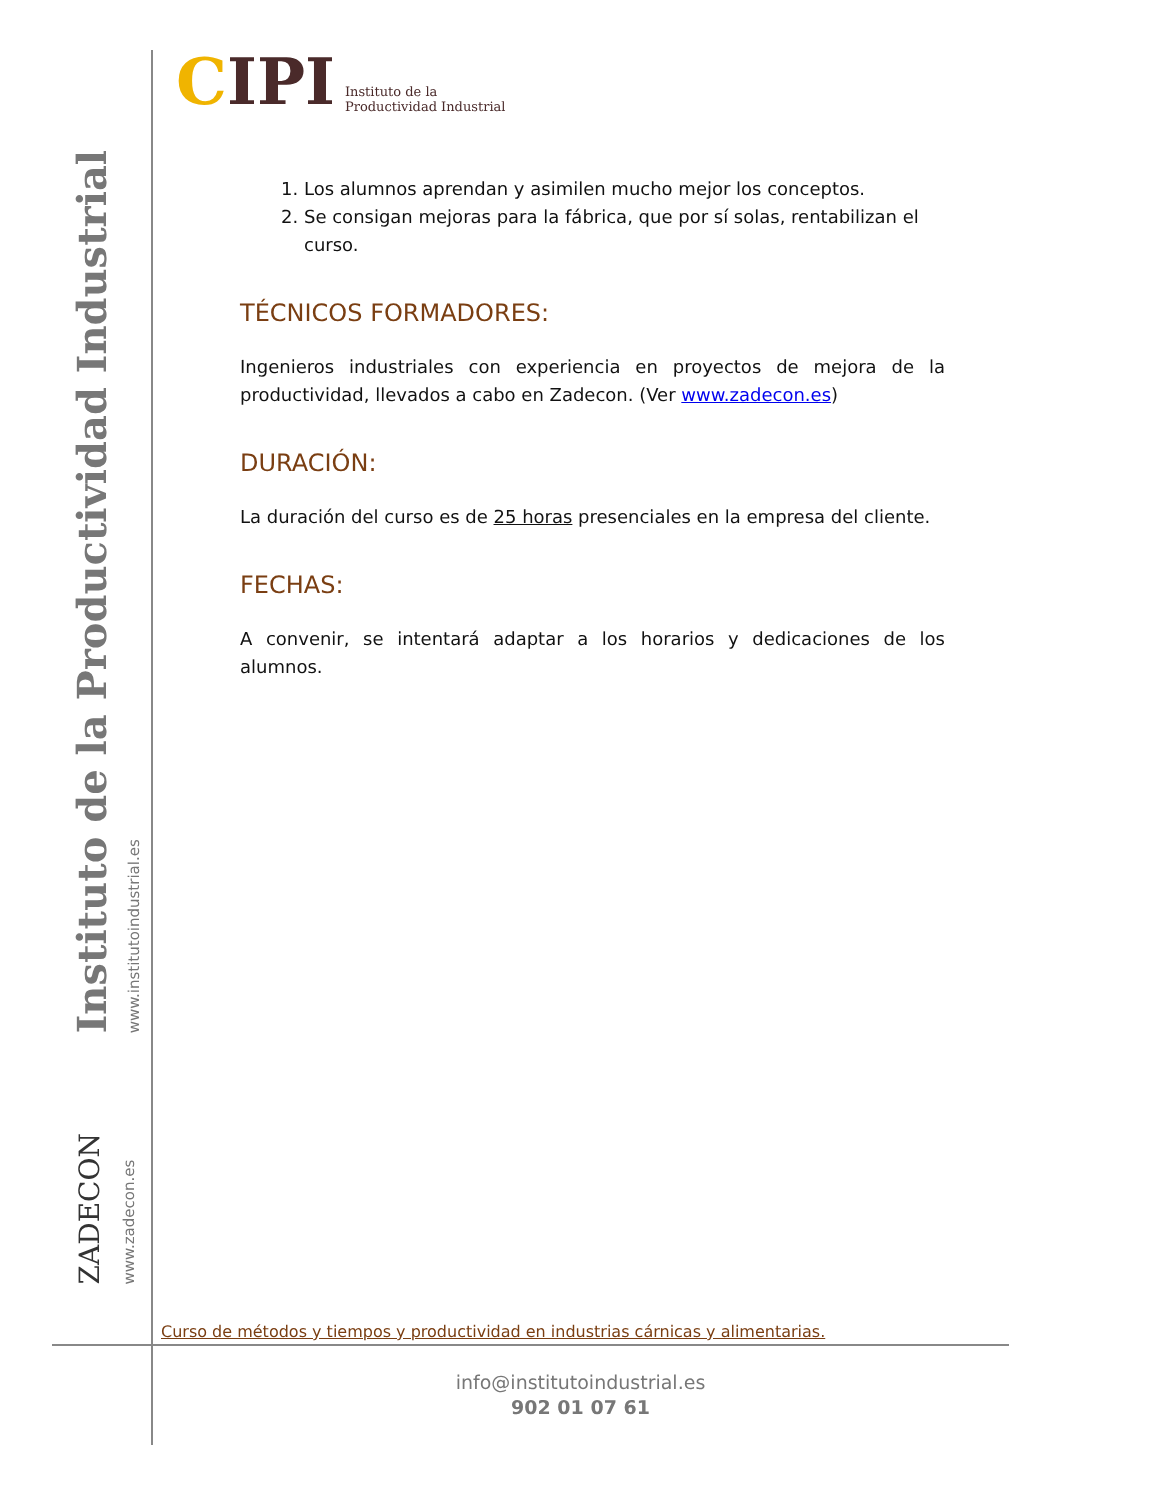Instituto de la Productividad Industrial
www.institutoindustrial.es
ZADECON
www.zadecon.es
CIPI
Instituto de la
Productividad Industrial
1. Los alumnos aprendan y asimilen mucho mejor los conceptos.
2. Se consigan mejoras para la fábrica, que por sí solas, rentabilizan el curso.
TÉCNICOS FORMADORES:
Ingenieros industriales con experiencia en proyectos de mejora de la productividad, llevados a cabo en Zadecon. (Ver www.zadecon.es)
DURACIÓN:
La duración del curso es de 25 horas presenciales en la empresa del cliente.
FECHAS:
A convenir, se intentará adaptar a los horarios y dedicaciones de los alumnos.
Curso de métodos y tiempos y productividad en industrias cárnicas y alimentarias.
info@institutoindustrial.es
902 01 07 61